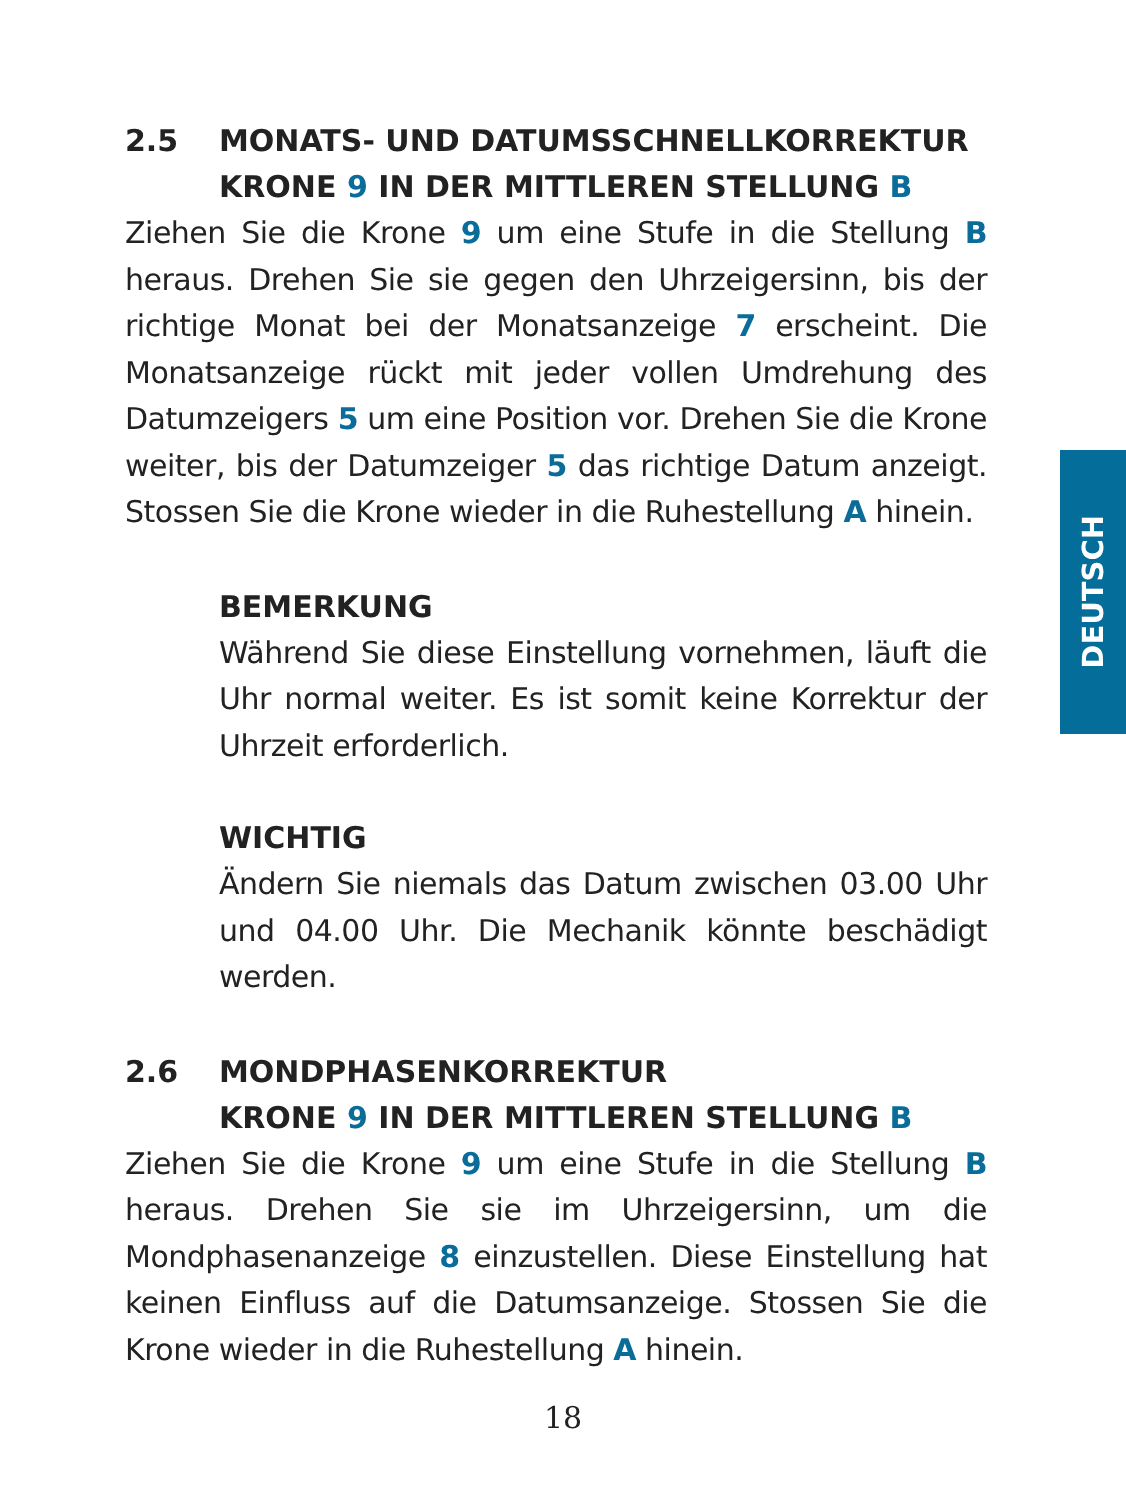2.5 MONATS- UND DATUMSSCHNELLKORREKTUR
KRONE 9 IN DER MITTLEREN STELLUNG B
Ziehen Sie die Krone 9 um eine Stufe in die Stellung B heraus. Drehen Sie sie gegen den Uhrzeigersinn, bis der richtige Monat bei der Monatsanzeige 7 erscheint. Die Monatsanzeige rückt mit jeder vollen Umdrehung des Datumzeigers 5 um eine Position vor. Drehen Sie die Krone weiter, bis der Datumzeiger 5 das richtige Datum anzeigt. Stossen Sie die Krone wieder in die Ruhestellung A hinein.
BEMERKUNG
Während Sie diese Einstellung vornehmen, läuft die Uhr normal weiter. Es ist somit keine Korrektur der Uhrzeit erforderlich.
WICHTIG
Ändern Sie niemals das Datum zwischen 03.00 Uhr und 04.00 Uhr. Die Mechanik könnte beschädigt werden.
2.6 MONDPHASENKORREKTUR
KRONE 9 IN DER MITTLEREN STELLUNG B
Ziehen Sie die Krone 9 um eine Stufe in die Stellung B heraus. Drehen Sie sie im Uhrzeigersinn, um die Mondphasenanzeige 8 einzustellen. Diese Einstellung hat keinen Einfluss auf die Datumsanzeige. Stossen Sie die Krone wieder in die Ruhestellung A hinein.
DEUTSCH
18